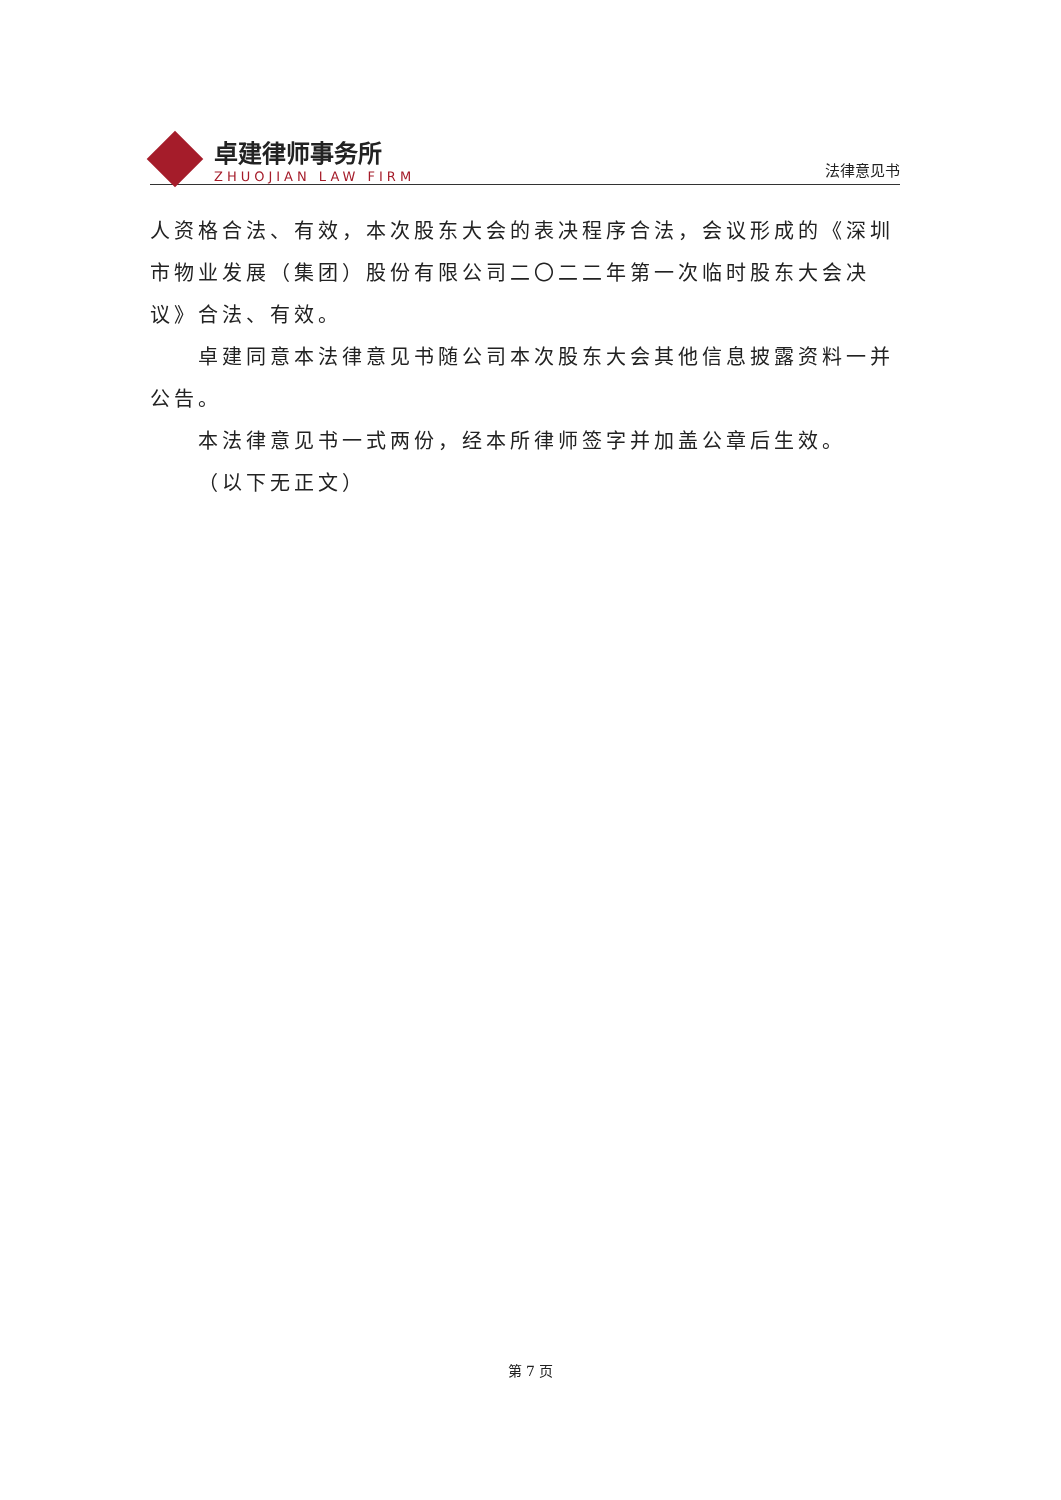卓建律师事务所
ZHUOJIAN LAW FIRM
法律意见书
人资格合法、有效，本次股东大会的表决程序合法，会议形成的《深圳市物业发展（集团）股份有限公司二〇二二年第一次临时股东大会决议》合法、有效。
卓建同意本法律意见书随公司本次股东大会其他信息披露资料一并公告。
本法律意见书一式两份，经本所律师签字并加盖公章后生效。
（以下无正文）
第 7 页